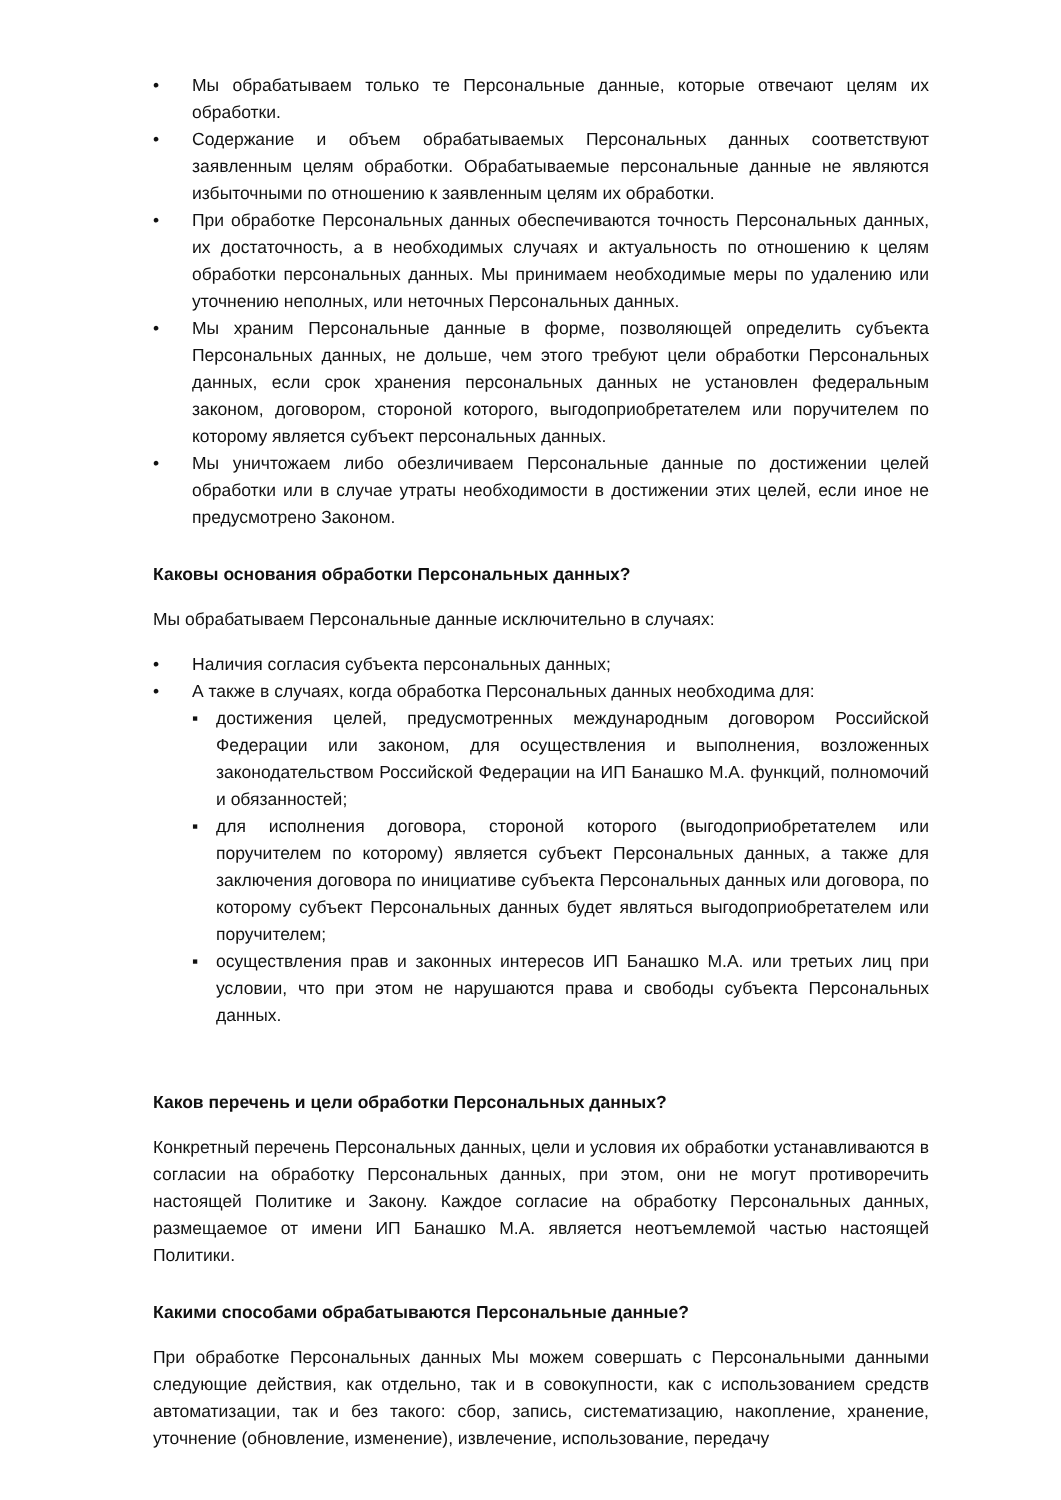• Мы обрабатываем только те Персональные данные, которые отвечают целям их обработки.
• Содержание и объем обрабатываемых Персональных данных соответствуют заявленным целям обработки. Обрабатываемые персональные данные не являются избыточными по отношению к заявленным целям их обработки.
• При обработке Персональных данных обеспечиваются точность Персональных данных, их достаточность, а в необходимых случаях и актуальность по отношению к целям обработки персональных данных. Мы принимаем необходимые меры по удалению или уточнению неполных, или неточных Персональных данных.
• Мы храним Персональные данные в форме, позволяющей определить субъекта Персональных данных, не дольше, чем этого требуют цели обработки Персональных данных, если срок хранения персональных данных не установлен федеральным законом, договором, стороной которого, выгодоприобретателем или поручителем по которому является субъект персональных данных.
• Мы уничтожаем либо обезличиваем Персональные данные по достижении целей обработки или в случае утраты необходимости в достижении этих целей, если иное не предусмотрено Законом.
Каковы основания обработки Персональных данных?
Мы обрабатываем Персональные данные исключительно в случаях:
• Наличия согласия субъекта персональных данных;
• А также в случаях, когда обработка Персональных данных необходима для:
▪ достижения целей, предусмотренных международным договором Российской Федерации или законом, для осуществления и выполнения, возложенных законодательством Российской Федерации на ИП Банашко М.А. функций, полномочий и обязанностей;
▪ для исполнения договора, стороной которого (выгодоприобретателем или поручителем по которому) является субъект Персональных данных, а также для заключения договора по инициативе субъекта Персональных данных или договора, по которому субъект Персональных данных будет являться выгодоприобретателем или поручителем;
▪ осуществления прав и законных интересов ИП Банашко М.А. или третьих лиц при условии, что при этом не нарушаются права и свободы субъекта Персональных данных.
Каков перечень и цели обработки Персональных данных?
Конкретный перечень Персональных данных, цели и условия их обработки устанавливаются в согласии на обработку Персональных данных, при этом, они не могут противоречить настоящей Политике и Закону. Каждое согласие на обработку Персональных данных, размещаемое от имени ИП Банашко М.А. является неотъемлемой частью настоящей Политики.
Какими способами обрабатываются Персональные данные?
При обработке Персональных данных Мы можем совершать с Персональными данными следующие действия, как отдельно, так и в совокупности, как с использованием средств автоматизации, так и без такого: сбор, запись, систематизацию, накопление, хранение, уточнение (обновление, изменение), извлечение, использование, передачу